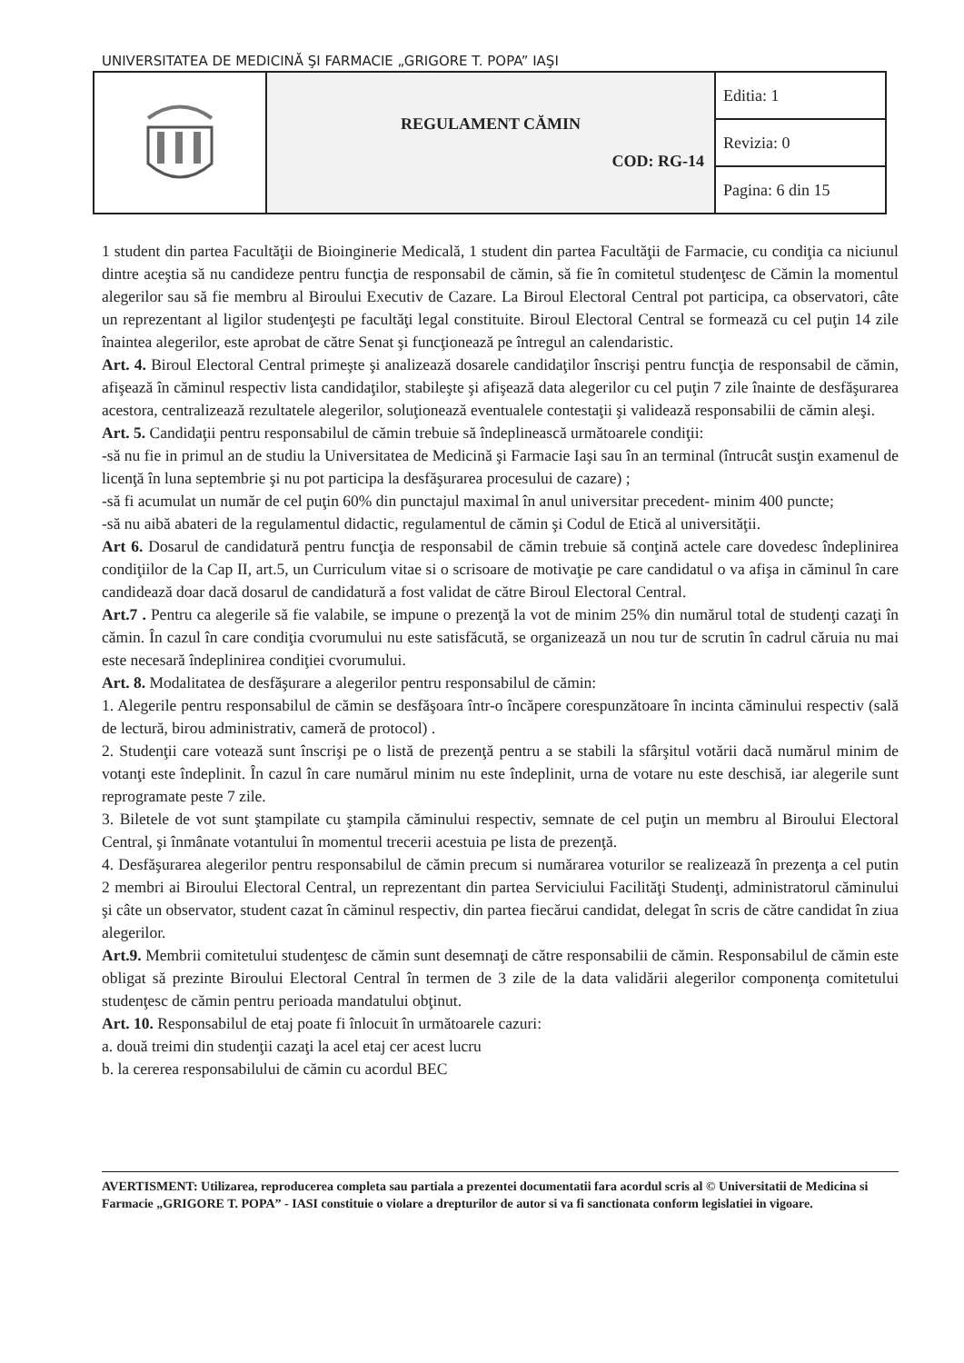UNIVERSITATEA DE MEDICINĂ ŞI FARMACIE „GRIGORE T. POPA” IAŞI
| | REGULAMENT CĂMIN COD: RG-14 | Editia: 1 |
| | | Revizia: 0 |
| | | Pagina: 6 din 15 |
1 student din partea Facultăţii de Bioinginerie Medicală, 1 student din partea Facultăţii de Farmacie, cu condiţia ca niciunul dintre aceştia să nu candideze pentru funcţia de responsabil de cămin, să fie în comitetul studenţesc de Cămin la momentul alegerilor sau să fie membru al Biroului Executiv de Cazare. La Biroul Electoral Central pot participa, ca observatori, câte un reprezentant al ligilor studenţeşti pe facultăţi legal constituite. Biroul Electoral Central se formează cu cel puţin 14 zile înaintea alegerilor, este aprobat de către Senat şi funcţionează pe întregul an calendaristic.
Art. 4. Biroul Electoral Central primeşte şi analizează dosarele candidaţilor înscrişi pentru funcţia de responsabil de cămin, afişează în căminul respectiv lista candidaţilor, stabileşte şi afişează data alegerilor cu cel puţin 7 zile înainte de desfăşurarea acestora, centralizează rezultatele alegerilor, soluţionează eventualele contestaţii şi validează responsabilii de cămin aleşi.
Art. 5. Candidaţii pentru responsabilul de cămin trebuie să îndeplinească următoarele condiţii:
-să nu fie in primul an de studiu la Universitatea de Medicină şi Farmacie Iaşi sau în an terminal (întrucât susţin examenul de licenţă în luna septembrie şi nu pot participa la desfăşurarea procesului de cazare) ;
-să fi acumulat un număr de cel puţin 60% din punctajul maximal în anul universitar precedent- minim 400 puncte;
-să nu aibă abateri de la regulamentul didactic, regulamentul de cămin şi Codul de Etică al universităţii.
Art 6. Dosarul de candidatură pentru funcţia de responsabil de cămin trebuie să conţină actele care dovedesc îndeplinirea condiţiilor de la Cap II, art.5, un Curriculum vitae si o scrisoare de motivaţie pe care candidatul o va afişa in căminul în care candidează doar dacă dosarul de candidatură a fost validat de către Biroul Electoral Central.
Art.7 . Pentru ca alegerile să fie valabile, se impune o prezenţă la vot de minim 25% din numărul total de studenţi cazaţi în cămin. În cazul în care condiţia cvorumului nu este satisfăcută, se organizează un nou tur de scrutin în cadrul căruia nu mai este necesară îndeplinirea condiţiei cvorumului.
Art. 8. Modalitatea de desfăşurare a alegerilor pentru responsabilul de cămin:
1. Alegerile pentru responsabilul de cămin se desfăşoara într-o încăpere corespunzătoare în incinta căminului respectiv (sală de lectură, birou administrativ, cameră de protocol) .
2. Studenţii care votează sunt înscrişi pe o listă de prezenţă pentru a se stabili la sfârşitul votării dacă numărul minim de votanţi este îndeplinit. În cazul în care numărul minim nu este îndeplinit, urna de votare nu este deschisă, iar alegerile sunt reprogramate peste 7 zile.
3. Biletele de vot sunt ştampilate cu ştampila căminului respectiv, semnate de cel puţin un membru al Biroului Electoral Central, şi înmânate votantului în momentul trecerii acestuia pe lista de prezenţă.
4. Desfăşurarea alegerilor pentru responsabilul de cămin precum si numărarea voturilor se realizează în prezenţa a cel putin 2 membri ai Biroului Electoral Central, un reprezentant din partea Serviciului Facilităţi Studenţi, administratorul căminului şi câte un observator, student cazat în căminul respectiv, din partea fiecărui candidat, delegat în scris de către candidat în ziua alegerilor.
Art.9. Membrii comitetului studenţesc de cămin sunt desemnaţi de către responsabilii de cămin. Responsabilul de cămin este obligat să prezinte Biroului Electoral Central în termen de 3 zile de la data validării alegerilor componenţa comitetului studenţesc de cămin pentru perioada mandatului obţinut.
Art. 10. Responsabilul de etaj poate fi înlocuit în următoarele cazuri:
a. două treimi din studenţii cazaţi la acel etaj cer acest lucru
b. la cererea responsabilului de cămin cu acordul BEC
AVERTISMENT: Utilizarea, reproducerea completa sau partiala a prezentei documentatii fara acordul scris al © Universitatii de Medicina si Farmacie „GRIGORE T. POPA” - IASI constituie o violare a drepturilor de autor si va fi sanctionata conform legislatiei in vigoare.